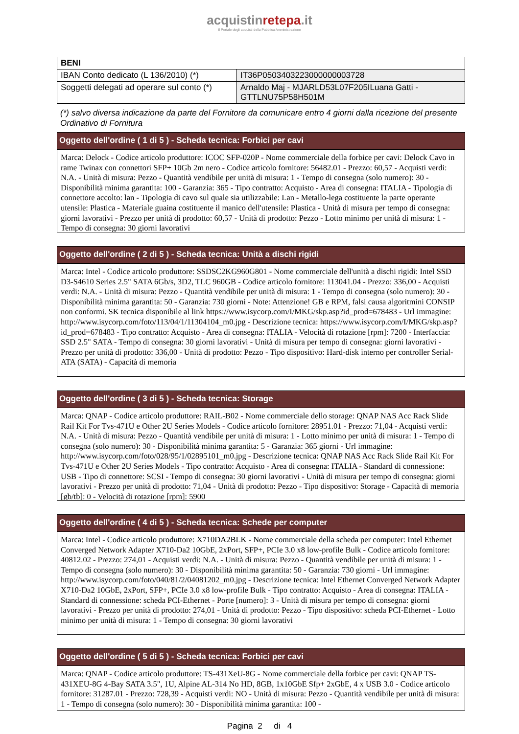acquistinretepa.it
Il Portale degli acquisti della Pubblica Amministrazione
| BENI | |
| --- | --- |
| IBAN Conto dedicato (L 136/2010) (*) | IT36P0503403223000000003728 |
| Soggetti delegati ad operare sul conto (*) | Arnaldo Maj - MJARLD53L07F205ILuana Gatti - GTTLNU75P58H501M |
(*) salvo diversa indicazione da parte del Fornitore da comunicare entro 4 giorni dalla ricezione del presente Ordinativo di Fornitura
Oggetto dell'ordine ( 1 di 5 ) - Scheda tecnica: Forbici per cavi
Marca: Delock - Codice articolo produttore: ICOC SFP-020P - Nome commerciale della forbice per cavi: Delock Cavo in rame Twinax con connettori SFP+ 10Gb 2m nero - Codice articolo fornitore: 56482.01 - Prezzo: 60,57 - Acquisti verdi: N.A. - Unità di misura: Pezzo - Quantità vendibile per unità di misura: 1 - Tempo di consegna (solo numero): 30 - Disponibilità minima garantita: 100 - Garanzia: 365 - Tipo contratto: Acquisto - Area di consegna: ITALIA - Tipologia di connettore accolto: lan - Tipologia di cavo sul quale sia utilizzabile: Lan - Metallo-lega costituente la parte operante utensile: Plastica - Materiale guaina costituente il manico dell'utensile: Plastica - Unità di misura per tempo di consegna: giorni lavorativi - Prezzo per unità di prodotto: 60,57 - Unità di prodotto: Pezzo - Lotto minimo per unità di misura: 1 - Tempo di consegna: 30 giorni lavorativi
Oggetto dell'ordine ( 2 di 5 ) - Scheda tecnica: Unità a dischi rigidi
Marca: Intel - Codice articolo produttore: SSDSC2KG960G801 - Nome commerciale dell'unità a dischi rigidi: Intel SSD D3-S4610 Series 2.5" SATA 6Gb/s, 3D2, TLC 960GB - Codice articolo fornitore: 113041.04 - Prezzo: 336,00 - Acquisti verdi: N.A. - Unità di misura: Pezzo - Quantità vendibile per unità di misura: 1 - Tempo di consegna (solo numero): 30 - Disponibilità minima garantita: 50 - Garanzia: 730 giorni - Note: Attenzione! GB e RPM, falsi causa algoritmini CONSIP non conformi. SK tecnica disponibile al link https://www.isycorp.com/I/MKG/skp.asp?id_prod=678483 - Url immagine: http://www.isycorp.com/foto/113/04/1/11304104_m0.jpg - Descrizione tecnica: https://www.isycorp.com/I/MKG/skp.asp?id_prod=678483 - Tipo contratto: Acquisto - Area di consegna: ITALIA - Velocità di rotazione [rpm]: 7200 - Interfaccia: SSD 2.5" SATA - Tempo di consegna: 30 giorni lavorativi - Unità di misura per tempo di consegna: giorni lavorativi - Prezzo per unità di prodotto: 336,00 - Unità di prodotto: Pezzo - Tipo dispositivo: Hard-disk interno per controller Serial-ATA (SATA) - Capacità di memoria
Oggetto dell'ordine ( 3 di 5 ) - Scheda tecnica: Storage
Marca: QNAP - Codice articolo produttore: RAIL-B02 - Nome commerciale dello storage: QNAP NAS Acc Rack Slide Rail Kit For Tvs-471U e Other 2U Series Models - Codice articolo fornitore: 28951.01 - Prezzo: 71,04 - Acquisti verdi: N.A. - Unità di misura: Pezzo - Quantità vendibile per unità di misura: 1 - Lotto minimo per unità di misura: 1 - Tempo di consegna (solo numero): 30 - Disponibilità minima garantita: 5 - Garanzia: 365 giorni - Url immagine: http://www.isycorp.com/foto/028/95/1/02895101_m0.jpg - Descrizione tecnica: QNAP NAS Acc Rack Slide Rail Kit For Tvs-471U e Other 2U Series Models - Tipo contratto: Acquisto - Area di consegna: ITALIA - Standard di connessione: USB - Tipo di connettore: SCSI - Tempo di consegna: 30 giorni lavorativi - Unità di misura per tempo di consegna: giorni lavorativi - Prezzo per unità di prodotto: 71,04 - Unità di prodotto: Pezzo - Tipo dispositivo: Storage - Capacità di memoria [gb/tb]: 0 - Velocità di rotazione [rpm]: 5900
Oggetto dell'ordine ( 4 di 5 ) - Scheda tecnica: Schede per computer
Marca: Intel - Codice articolo produttore: X710DA2BLK - Nome commerciale della scheda per computer: Intel Ethernet Converged Network Adapter X710-Da2 10GbE, 2xPort, SFP+, PCIe 3.0 x8 low-profile Bulk - Codice articolo fornitore: 40812.02 - Prezzo: 274,01 - Acquisti verdi: N.A. - Unità di misura: Pezzo - Quantità vendibile per unità di misura: 1 - Tempo di consegna (solo numero): 30 - Disponibilità minima garantita: 50 - Garanzia: 730 giorni - Url immagine: http://www.isycorp.com/foto/040/81/2/04081202_m0.jpg - Descrizione tecnica: Intel Ethernet Converged Network Adapter X710-Da2 10GbE, 2xPort, SFP+, PCIe 3.0 x8 low-profile Bulk - Tipo contratto: Acquisto - Area di consegna: ITALIA - Standard di connessione: scheda PCI-Ethernet - Porte [numero]: 3 - Unità di misura per tempo di consegna: giorni lavorativi - Prezzo per unità di prodotto: 274,01 - Unità di prodotto: Pezzo - Tipo dispositivo: scheda PCI-Ethernet - Lotto minimo per unità di misura: 1 - Tempo di consegna: 30 giorni lavorativi
Oggetto dell'ordine ( 5 di 5 ) - Scheda tecnica: Forbici per cavi
Marca: QNAP - Codice articolo produttore: TS-431XeU-8G - Nome commerciale della forbice per cavi: QNAP TS-431XEU-8G 4-Bay SATA 3.5", 1U, Alpine AL-314 No HD, 8GB, 1x10GbE Sfp+ 2xGbE, 4 x USB 3.0 - Codice articolo fornitore: 31287.01 - Prezzo: 728,39 - Acquisti verdi: NO - Unità di misura: Pezzo - Quantità vendibile per unità di misura: 1 - Tempo di consegna (solo numero): 30 - Disponibilità minima garantita: 100 -
Pagina 2 di 4